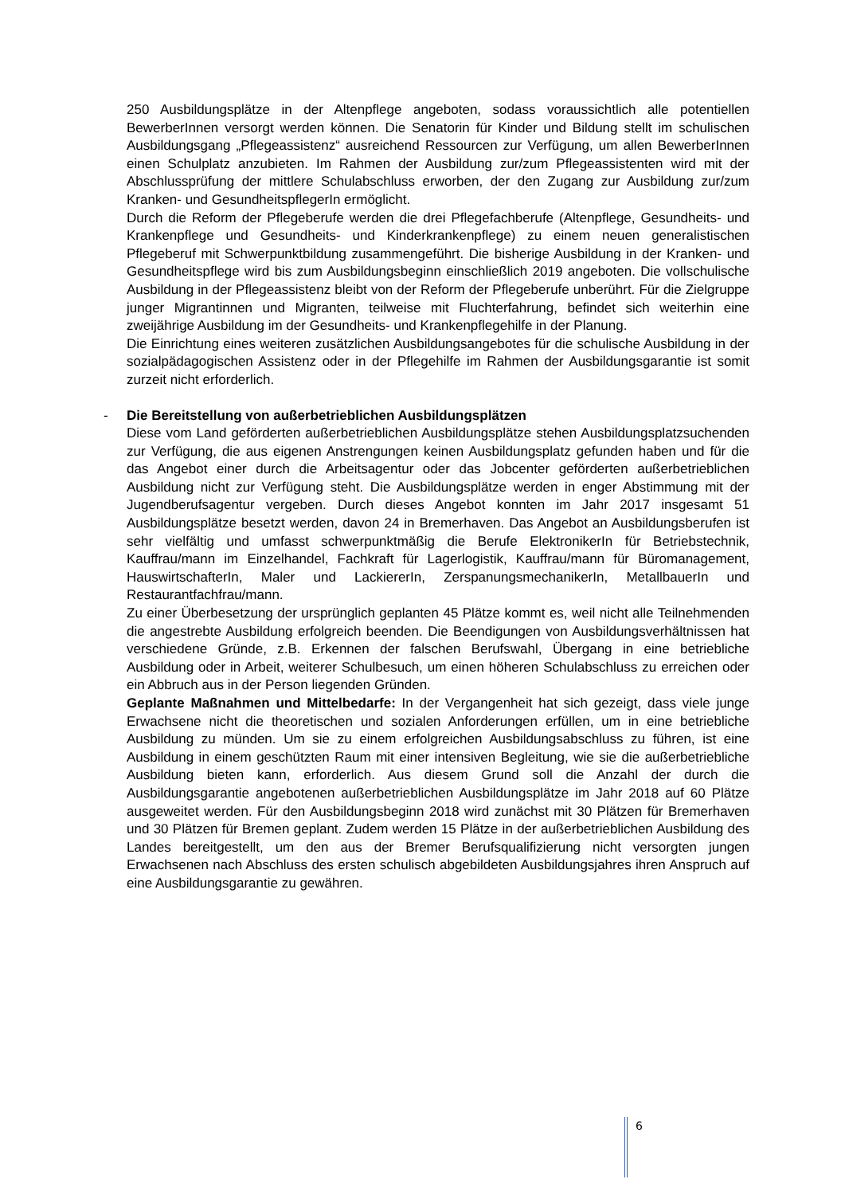250 Ausbildungsplätze in der Altenpflege angeboten, sodass voraussichtlich alle potentiellen BewerberInnen versorgt werden können. Die Senatorin für Kinder und Bildung stellt im schulischen Ausbildungsgang „Pflegeassistenz“ ausreichend Ressourcen zur Verfügung, um allen BewerberInnen einen Schulplatz anzubieten. Im Rahmen der Ausbildung zur/zum Pflegeassistenten wird mit der Abschlussprüfung der mittlere Schulabschluss erworben, der den Zugang zur Ausbildung zur/zum Kranken- und GesundheitspflegerIn ermöglicht.
Durch die Reform der Pflegeberufe werden die drei Pflegefachberufe (Altenpflege, Gesundheits- und Krankenpflege und Gesundheits- und Kinderkrankenpflege) zu einem neuen generalistischen Pflegeberuf mit Schwerpunktbildung zusammengeführt. Die bisherige Ausbildung in der Kranken- und Gesundheitspflege wird bis zum Ausbildungsbeginn einschließlich 2019 angeboten. Die vollschulische Ausbildung in der Pflegeassistenz bleibt von der Reform der Pflegeberufe unberührt. Für die Zielgruppe junger Migrantinnen und Migranten, teilweise mit Fluchterfahrung, befindet sich weiterhin eine zweijährige Ausbildung im der Gesundheits- und Krankenpflegehilfe in der Planung.
Die Einrichtung eines weiteren zusätzlichen Ausbildungsangebotes für die schulische Ausbildung in der sozialpädagogischen Assistenz oder in der Pflegehilfe im Rahmen der Ausbildungsgarantie ist somit zurzeit nicht erforderlich.
- Die Bereitstellung von außerbetrieblichen Ausbildungsplätzen
Diese vom Land geförderten außerbetrieblichen Ausbildungsplätze stehen Ausbildungsplatzsuchenden zur Verfügung, die aus eigenen Anstrengungen keinen Ausbildungsplatz gefunden haben und für die das Angebot einer durch die Arbeitsagentur oder das Jobcenter geförderten außerbetrieblichen Ausbildung nicht zur Verfügung steht. Die Ausbildungsplätze werden in enger Abstimmung mit der Jugendberufsagentur vergeben. Durch dieses Angebot konnten im Jahr 2017 insgesamt 51 Ausbildungsplätze besetzt werden, davon 24 in Bremerhaven. Das Angebot an Ausbildungsberufen ist sehr vielfältig und umfasst schwerpunktmäßig die Berufe ElektronikerIn für Betriebstechnik, Kauffrau/mann im Einzelhandel, Fachkraft für Lagerlogistik, Kauffrau/mann für Büromanagement, HauswirtschafterIn, Maler und LackiererIn, ZerspanungsmechanikerIn, MetallbauerIn und Restaurantfachfrau/mann.
Zu einer Überbesetzung der ursprünglich geplanten 45 Plätze kommt es, weil nicht alle Teilnehmenden die angestrebte Ausbildung erfolgreich beenden. Die Beendigungen von Ausbildungsverhältnissen hat verschiedene Gründe, z.B. Erkennen der falschen Berufswahl, Übergang in eine betriebliche Ausbildung oder in Arbeit, weiterer Schulbesuch, um einen höheren Schulabschluss zu erreichen oder ein Abbruch aus in der Person liegenden Gründen.
Geplante Maßnahmen und Mittelbedarfe: In der Vergangenheit hat sich gezeigt, dass viele junge Erwachsene nicht die theoretischen und sozialen Anforderungen erfüllen, um in eine betriebliche Ausbildung zu münden. Um sie zu einem erfolgreichen Ausbildungsabschluss zu führen, ist eine Ausbildung in einem geschützten Raum mit einer intensiven Begleitung, wie sie die außerbetriebliche Ausbildung bieten kann, erforderlich. Aus diesem Grund soll die Anzahl der durch die Ausbildungsgarantie angebotenen außerbetrieblichen Ausbildungsplätze im Jahr 2018 auf 60 Plätze ausgeweitet werden. Für den Ausbildungsbeginn 2018 wird zunächst mit 30 Plätzen für Bremerhaven und 30 Plätzen für Bremen geplant. Zudem werden 15 Plätze in der außerbetrieblichen Ausbildung des Landes bereitgestellt, um den aus der Bremer Berufsqualifizierung nicht versorgten jungen Erwachsenen nach Abschluss des ersten schulisch abgebildeten Ausbildungsjahres ihren Anspruch auf eine Ausbildungsgarantie zu gewähren.
6